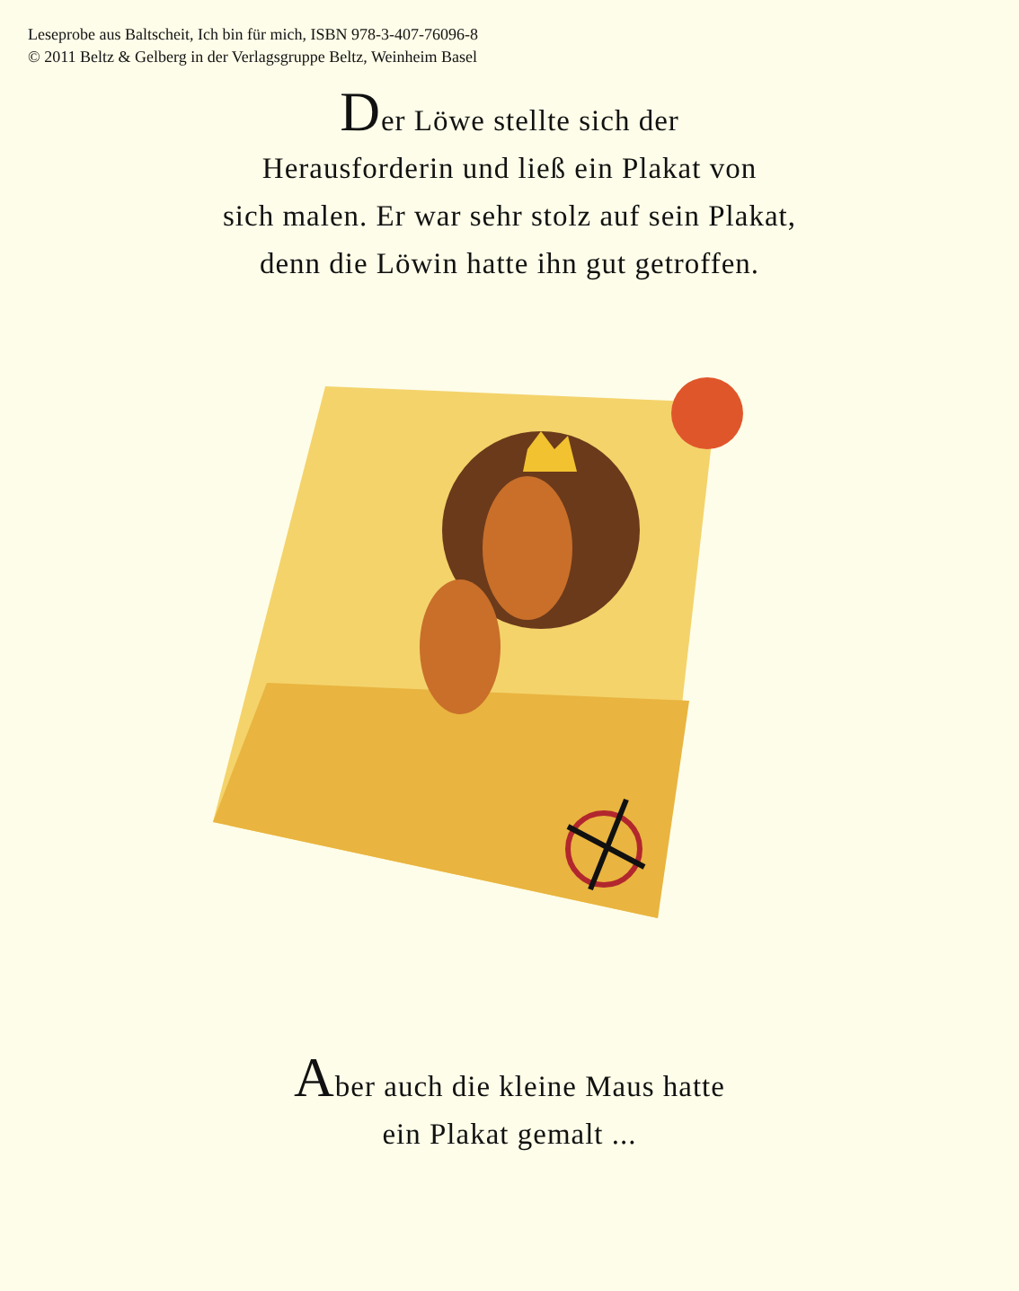Leseprobe aus Baltscheit, Ich bin für mich, ISBN 978-3-407-76096-8
© 2011 Beltz & Gelberg in der Verlagsgruppe Beltz, Weinheim Basel
Der Löwe stellte sich der
Herausforderin und ließ ein Plakat von
sich malen. Er war sehr stolz auf sein Plakat,
denn die Löwin hatte ihn gut getroffen.
Aber auch die kleine Maus hatte
ein Plakat gemalt ...